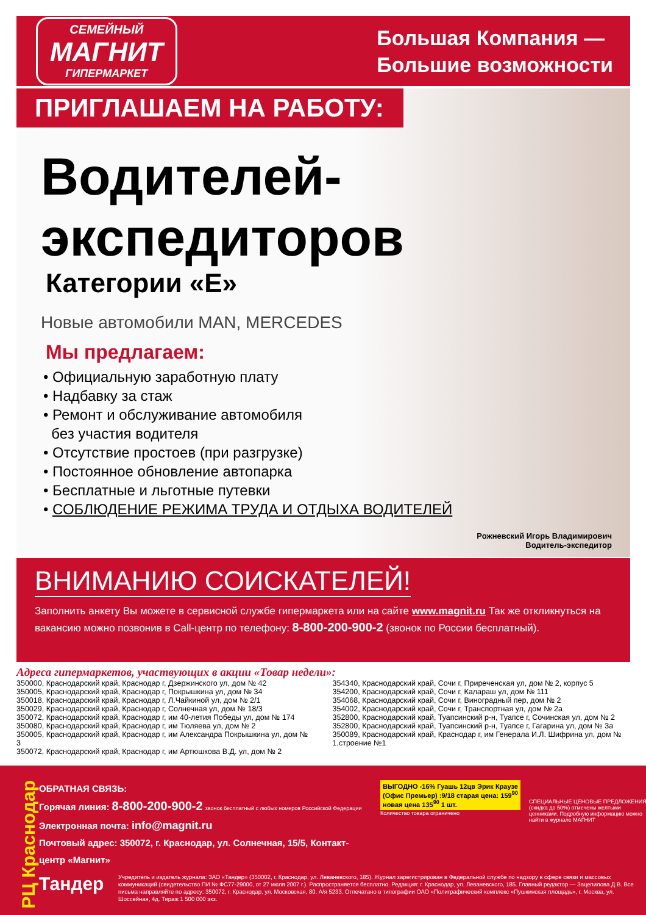СЕМЕЙНЫЙ
МАГНИТ
ГИПЕРМАРКЕТ
Большая Компания —
Большие возможности
ПРИГЛАШАЕМ НА РАБОТУ:
Водителей-
экспедиторов
Категории «Е»
Новые автомобили MAN, MERCEDES
Мы предлагаем:
• Официальную заработную плату
• Надбавку за стаж
• Ремонт и обслуживание автомобиля
без участия водителя
• Отсутствие простоев (при разгрузке)
• Постоянное обновление автопарка
• Бесплатные и льготные путевки
• СОБЛЮДЕНИЕ РЕЖИМА ТРУДА И ОТДЫХА ВОДИТЕЛЕЙ
Рожневский Игорь Владимирович
Водитель-экспедитор
ВНИМАНИЮ СОИСКАТЕЛЕЙ!
Заполнить анкету Вы можете в сервисной службе гипермаркета или на сайте www.magnit.ru Так же откликнуться на вакансию можно позвонив в Call-центр по телефону: 8-800-200-900-2 (звонок по России бесплатный).
Адреса гипермаркетов, участвующих в акции «Товар недели»:
350000, Краснодарский край, Краснодар г, Дзержинского ул, дом № 42
350005, Краснодарский край, Краснодар г, Покрышкина ул, дом № 34
350018, Краснодарский край, Краснодар г, Л.Чайкиной ул, дом № 2/1
350029, Краснодарский край, Краснодар г, Солнечная ул, дом № 18/3
350072, Краснодарский край, Краснодар г, им 40-летия Победы ул, дом № 174
350080, Краснодарский край, Краснодар г, им Тюляева ул, дом № 2
350005, Краснодарский край, Краснодар г, им Александра Покрышкина ул, дом № 3
350072, Краснодарский край, Краснодар г, им Артюшкова В.Д. ул, дом № 2
354340, Краснодарский край, Сочи г, Приреченская ул, дом № 2, корпус 5
354200, Краснодарский край, Сочи г, Калараш ул, дом № 111
354068, Краснодарский край, Сочи г, Виноградный пер, дом № 2
354002, Краснодарский край, Сочи г, Транспортная ул, дом № 2а
352800, Краснодарский край, Туапсинский р-н, Туапсе г, Сочинская ул, дом № 2
352800, Краснодарский край, Туапсинский р-н, Туапсе г, Гагарина ул, дом № 3а
350089, Краснодарский край, Краснодар г, им Генерала И.Л. Шифрина ул, дом № 1,строение №1
РЦ Краснодар
ОБРАТНАЯ СВЯЗЬ:
Горячая линия: 8-800-200-900-2 звонок бесплатный с любых номеров Российской Федерации
Электронная почта: info@magnit.ru
Почтовый адрес: 350072, г. Краснодар, ул. Солнечная, 15/5, Контакт-центр «Магнит»
ВЫГОДНО -16% Гуашь 12цв Эрик Краузе (Офис Премьер) :9/18 старая цена: 159<sup>90</sup> новая цена 135<sup>90</sup> 1 шт.
Количество товара ограничено
СПЕЦИАЛЬНЫЕ ЦЕНОВЫЕ ПРЕДЛОЖЕНИЯ (скидка до 50%) отмечены желтыми ценниками. Подробную информацию можно найти в журнале МАГНИТ
Тандер
Учредитель и издатель журнала: ЗАО «Тандер» (350002, г. Краснодар, ул. Леваневского, 185). Журнал зарегистрирован в Федеральной службе по надзору в сфере связи и массовых коммуникаций (свидетельство ПИ № ФС77-29000, от 27 июля 2007 г.). Распространяется бесплатно. Редакция: г. Краснодар, ул. Леваневского, 185. Главный редактор — Зацепилова Д.В. Все письма направляйте по адресу: 350072, г. Краснодар, ул. Московская, 80. А/я 5233. Отпечатано в типографии ОАО «Полиграфический комплекс «Пушкинская площадь», г. Москва, ул. Шоссейная, 4д. Тираж 1 500 000 экз.